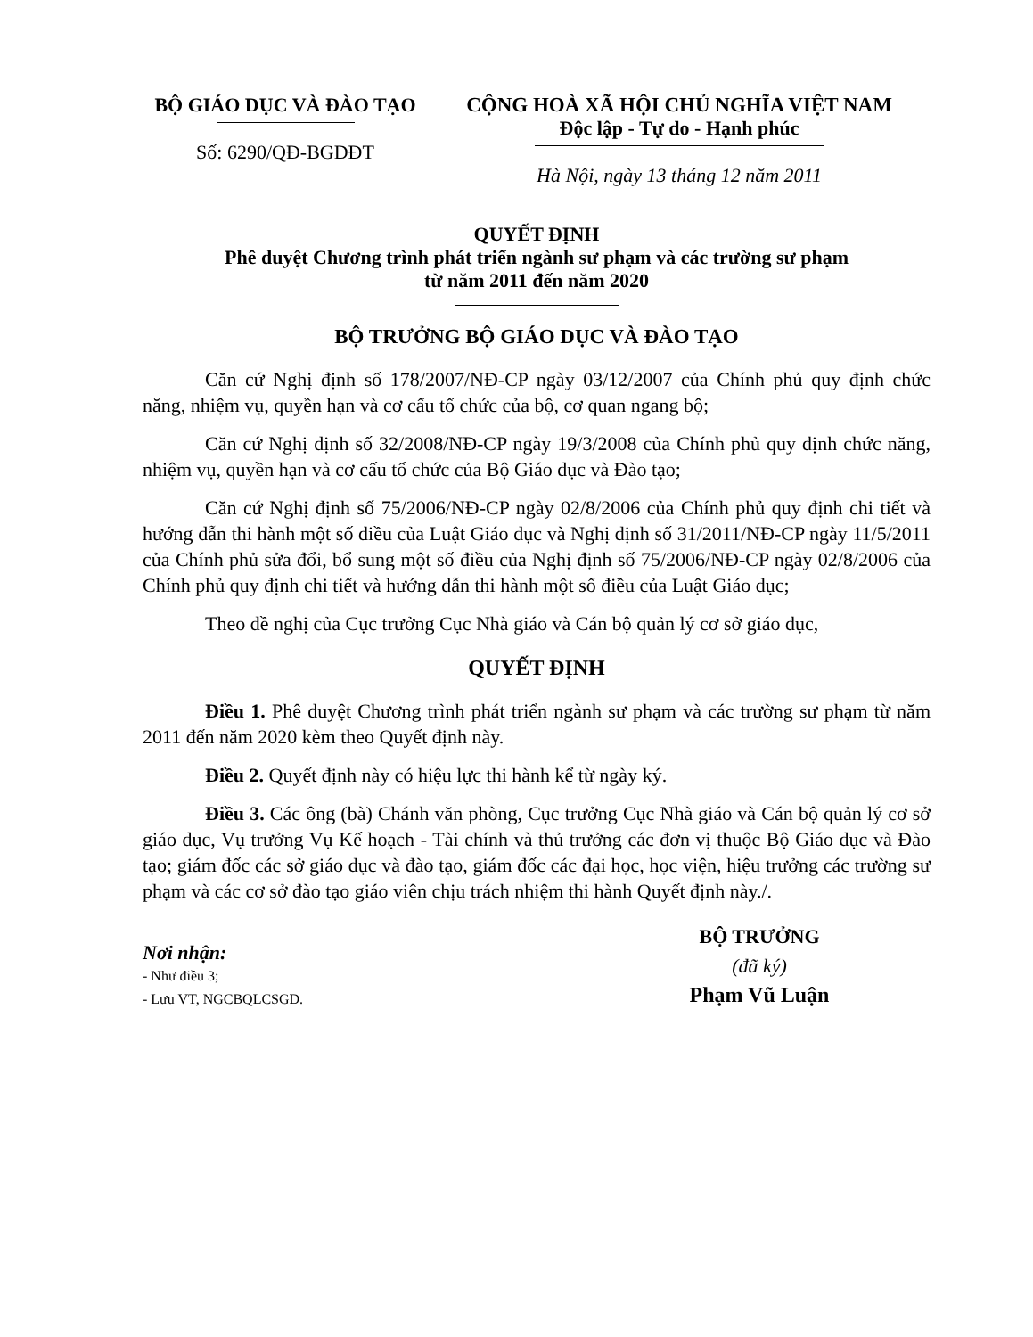BỘ GIÁO DỤC VÀ ĐÀO TẠO
Số: 6290/QĐ-BGDĐT
CỘNG HOÀ XÃ HỘI CHỦ NGHĨA VIỆT NAM
Độc lập - Tự do - Hạnh phúc
Hà Nội, ngày 13 tháng 12 năm 2011
QUYẾT ĐỊNH
Phê duyệt Chương trình phát triển ngành sư phạm và các trường sư phạm
từ năm 2011 đến năm 2020
BỘ TRƯỞNG BỘ GIÁO DỤC VÀ ĐÀO TẠO
Căn cứ Nghị định số 178/2007/NĐ-CP ngày 03/12/2007 của Chính phủ quy định chức năng, nhiệm vụ, quyền hạn và cơ cấu tổ chức của bộ, cơ quan ngang bộ;
Căn cứ Nghị định số 32/2008/NĐ-CP ngày 19/3/2008 của Chính phủ quy định chức năng, nhiệm vụ, quyền hạn và cơ cấu tổ chức của Bộ Giáo dục và Đào tạo;
Căn cứ Nghị định số 75/2006/NĐ-CP ngày 02/8/2006 của Chính phủ quy định chi tiết và hướng dẫn thi hành một số điều của Luật Giáo dục và Nghị định số 31/2011/NĐ-CP ngày 11/5/2011 của Chính phủ sửa đổi, bổ sung một số điều của Nghị định số 75/2006/NĐ-CP ngày 02/8/2006 của Chính phủ quy định chi tiết và hướng dẫn thi hành một số điều của Luật Giáo dục;
Theo đề nghị của Cục trưởng Cục Nhà giáo và Cán bộ quản lý cơ sở giáo dục,
QUYẾT ĐỊNH
Điều 1. Phê duyệt Chương trình phát triển ngành sư phạm và các trường sư phạm từ năm 2011 đến năm 2020 kèm theo Quyết định này.
Điều 2. Quyết định này có hiệu lực thi hành kể từ ngày ký.
Điều 3. Các ông (bà) Chánh văn phòng, Cục trưởng Cục Nhà giáo và Cán bộ quản lý cơ sở giáo dục, Vụ trưởng Vụ Kế hoạch - Tài chính và thủ trưởng các đơn vị thuộc Bộ Giáo dục và Đào tạo; giám đốc các sở giáo dục và đào tạo, giám đốc các đại học, học viện, hiệu trưởng các trường sư phạm và các cơ sở đào tạo giáo viên chịu trách nhiệm thi hành Quyết định này./.
Nơi nhận:
- Như điều 3;
- Lưu VT, NGCBQLCSGD.
BỘ TRƯỞNG
(đã ký)
Phạm Vũ Luận